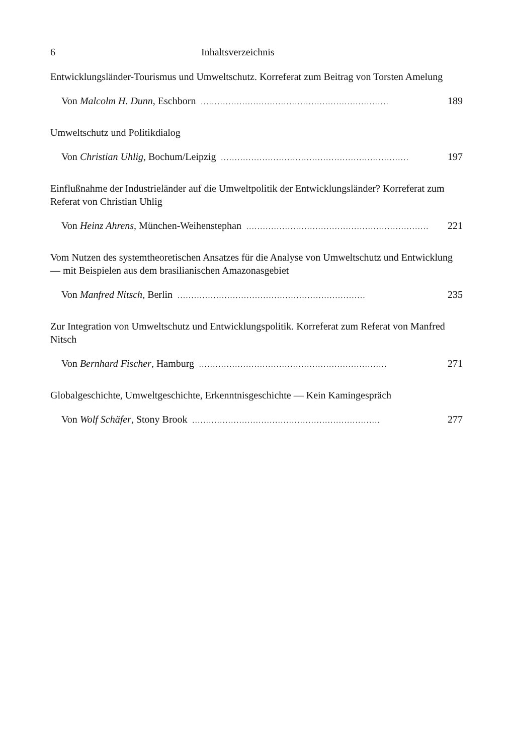6 Inhaltsverzeichnis
Entwicklungsländer-Tourismus und Umweltschutz. Korreferat zum Beitrag von Torsten Amelung
Von Malcolm H. Dunn, Eschborn.................................................................... 189
Umweltschutz und Politikdialog
Von Christian Uhlig, Bochum/Leipzig.................................................................... 197
Einflußnahme der Industrieländer auf die Umweltpolitik der Entwicklungsländer? Korreferat zum Referat von Christian Uhlig
Von Heinz Ahrens, München-Weihenstephan.................................................................... 221
Vom Nutzen des systemtheoretischen Ansatzes für die Analyse von Umweltschutz und Entwicklung — mit Beispielen aus dem brasilianischen Amazonasgebiet
Von Manfred Nitsch, Berlin.................................................................... 235
Zur Integration von Umweltschutz und Entwicklungspolitik. Korreferat zum Referat von Manfred Nitsch
Von Bernhard Fischer, Hamburg.................................................................... 271
Globalgeschichte, Umweltgeschichte, Erkenntnisgeschichte — Kein Kamingespräch
Von Wolf Schäfer, Stony Brook.................................................................... 277